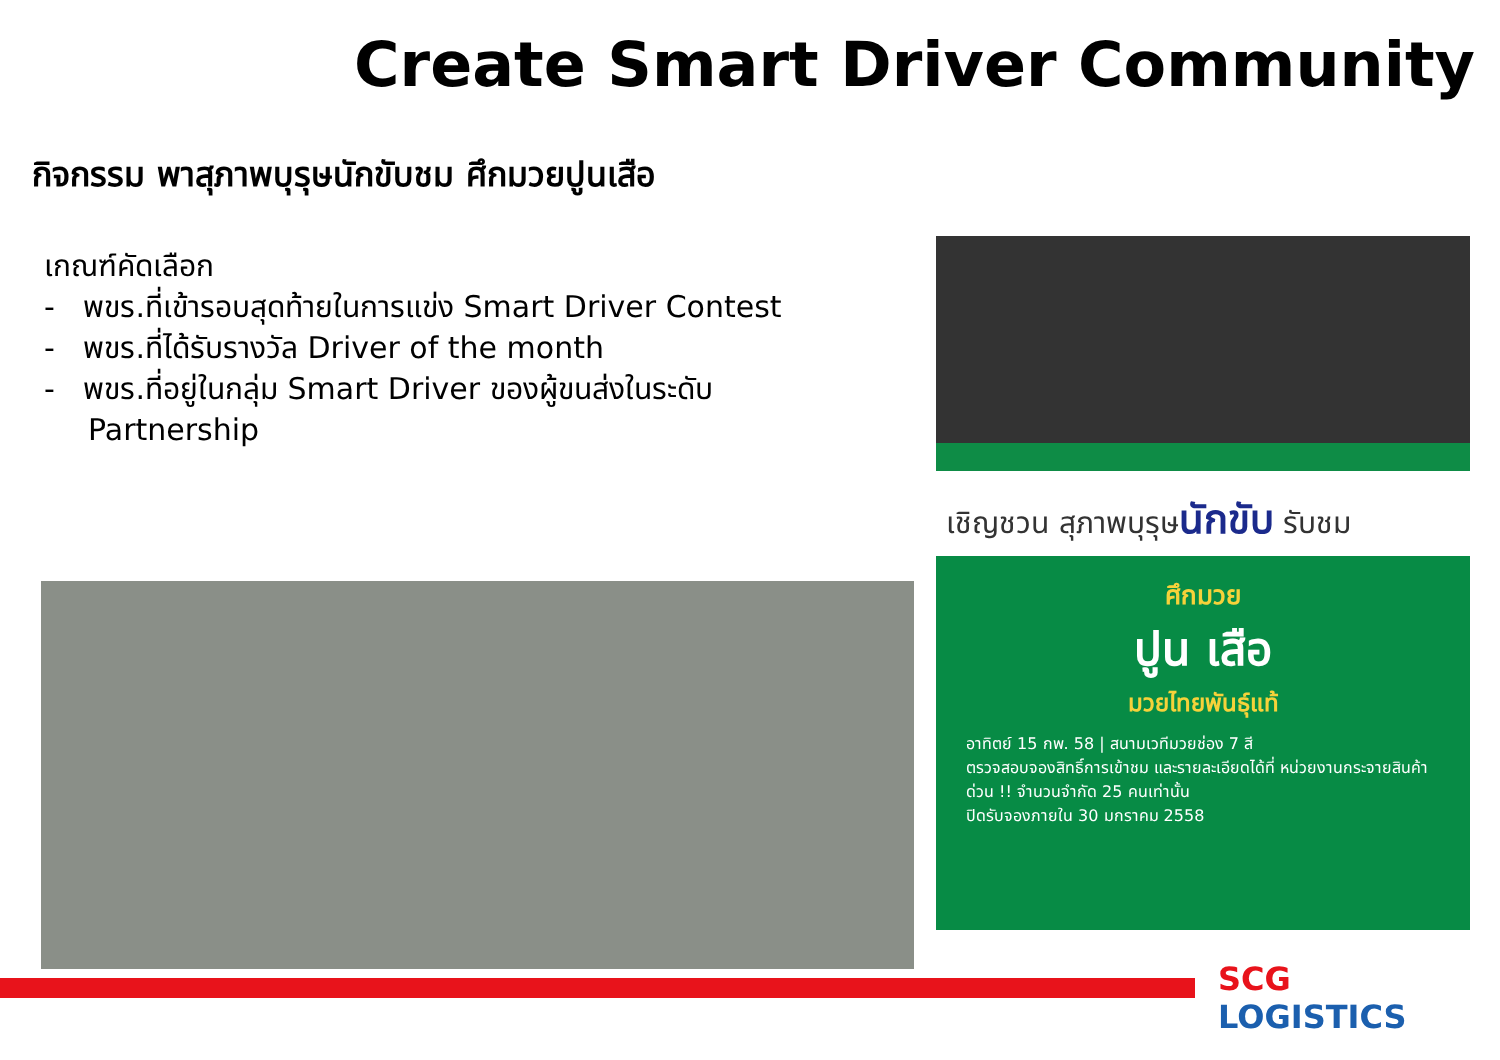Create Smart Driver Community
กิจกรรม พาสุภาพบุรุษนักขับชม ศึกมวยปูนเสือ
เกณฑ์คัดเลือก
- พขร.ที่เข้ารอบสุดท้ายในการแข่ง Smart Driver Contest
- พขร.ที่ได้รับรางวัล Driver of the month
- พขร.ที่อยู่ในกลุ่ม Smart Driver ของผู้ขนส่งในระดับ Partnership
เชิญชวน สุภาพบุรุษนักขับ รับชม
ศึกมวย
ปูน เสือ
มวยไทยพันธุ์แท้
อาทิตย์ 15 กพ. 58 | สนามเวทีมวยช่อง 7 สี
ตรวจสอบจองสิทธิ์การเข้าชม และรายละเอียดได้ที่ หน่วยงานกระจายสินค้า
ด่วน !! จำนวนจำกัด 25 คนเท่านั้น
ปิดรับจองภายใน 30 มกราคม 2558
SCG
LOGISTICS